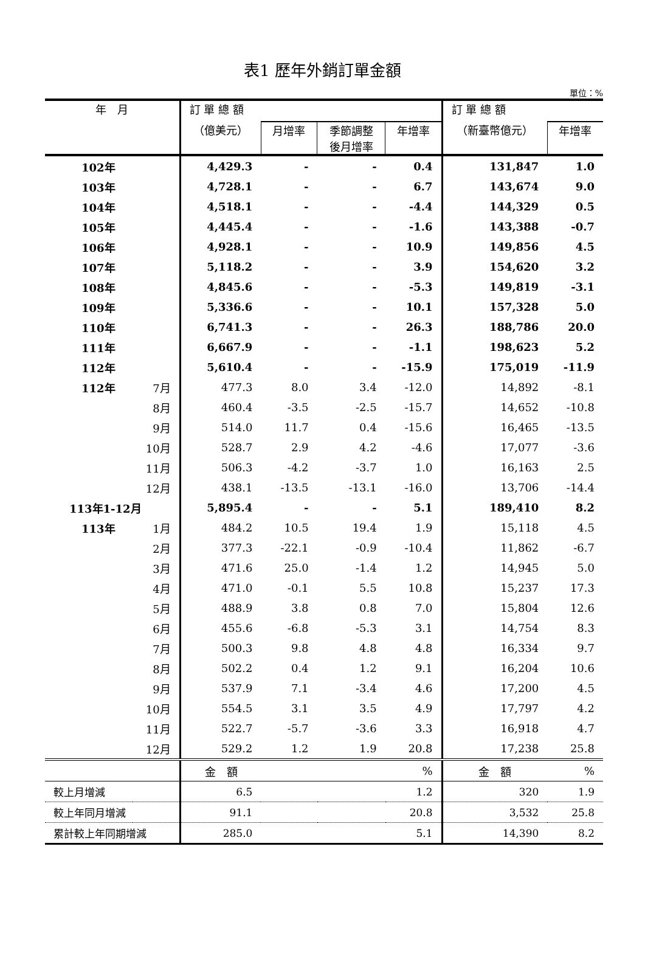表1 歷年外銷訂單金額
單位：%
| 年 月 | | 訂 單 總 額 | | | | 訂 單 總 額 | |
| --- | --- | --- | --- | --- | --- | --- | --- |
| | | （億美元） | 月增率 | 季節調整 後月增率 | 年增率 | （新臺幣億元） | 年增率 |
| 102年 | | 4,429.3 | - | - | 0.4 | 131,847 | 1.0 |
| 103年 | | 4,728.1 | - | - | 6.7 | 143,674 | 9.0 |
| 104年 | | 4,518.1 | - | - | -4.4 | 144,329 | 0.5 |
| 105年 | | 4,445.4 | - | - | -1.6 | 143,388 | -0.7 |
| 106年 | | 4,928.1 | - | - | 10.9 | 149,856 | 4.5 |
| 107年 | | 5,118.2 | - | - | 3.9 | 154,620 | 3.2 |
| 108年 | | 4,845.6 | - | - | -5.3 | 149,819 | -3.1 |
| 109年 | | 5,336.6 | - | - | 10.1 | 157,328 | 5.0 |
| 110年 | | 6,741.3 | - | - | 26.3 | 188,786 | 20.0 |
| 111年 | | 6,667.9 | - | - | -1.1 | 198,623 | 5.2 |
| 112年 | | 5,610.4 | - | - | -15.9 | 175,019 | -11.9 |
| 112年 | 7月 | 477.3 | 8.0 | 3.4 | -12.0 | 14,892 | -8.1 |
| | 8月 | 460.4 | -3.5 | -2.5 | -15.7 | 14,652 | -10.8 |
| | 9月 | 514.0 | 11.7 | 0.4 | -15.6 | 16,465 | -13.5 |
| | 10月 | 528.7 | 2.9 | 4.2 | -4.6 | 17,077 | -3.6 |
| | 11月 | 506.3 | -4.2 | -3.7 | 1.0 | 16,163 | 2.5 |
| | 12月 | 438.1 | -13.5 | -13.1 | -16.0 | 13,706 | -14.4 |
| 113年1-12月 | | 5,895.4 | - | - | 5.1 | 189,410 | 8.2 |
| 113年 | 1月 | 484.2 | 10.5 | 19.4 | 1.9 | 15,118 | 4.5 |
| | 2月 | 377.3 | -22.1 | -0.9 | -10.4 | 11,862 | -6.7 |
| | 3月 | 471.6 | 25.0 | -1.4 | 1.2 | 14,945 | 5.0 |
| | 4月 | 471.0 | -0.1 | 5.5 | 10.8 | 15,237 | 17.3 |
| | 5月 | 488.9 | 3.8 | 0.8 | 7.0 | 15,804 | 12.6 |
| | 6月 | 455.6 | -6.8 | -5.3 | 3.1 | 14,754 | 8.3 |
| | 7月 | 500.3 | 9.8 | 4.8 | 4.8 | 16,334 | 9.7 |
| | 8月 | 502.2 | 0.4 | 1.2 | 9.1 | 16,204 | 10.6 |
| | 9月 | 537.9 | 7.1 | -3.4 | 4.6 | 17,200 | 4.5 |
| | 10月 | 554.5 | 3.1 | 3.5 | 4.9 | 17,797 | 4.2 |
| | 11月 | 522.7 | -5.7 | -3.6 | 3.3 | 16,918 | 4.7 |
| | 12月 | 529.2 | 1.2 | 1.9 | 20.8 | 17,238 | 25.8 |
| | | 金 額 | % | | | 金 額 | % |
| 較上月增減 | | 6.5 | 1.2 | | | 320 | 1.9 |
| 較上年同月增減 | | 91.1 | 20.8 | | | 3,532 | 25.8 |
| 累計較上年同期增減 | | 285.0 | 5.1 | | | 14,390 | 8.2 |